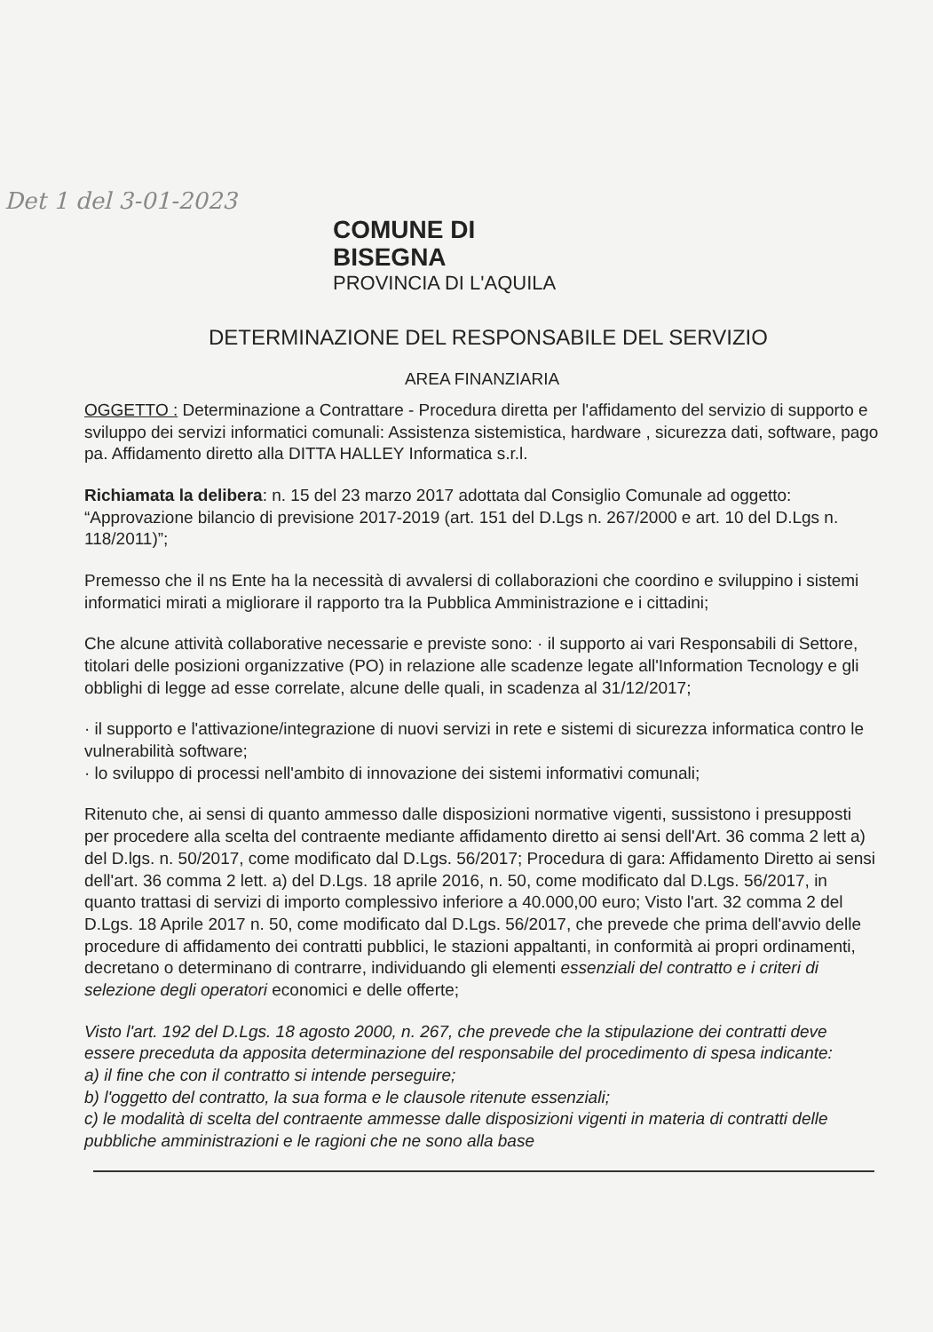Det 1 del 3-01-2023
COMUNE DI
BISEGNA
PROVINCIA DI L'AQUILA
DETERMINAZIONE DEL RESPONSABILE DEL SERVIZIO
AREA FINANZIARIA
OGGETTO : Determinazione a Contrattare - Procedura diretta per l'affidamento del servizio di supporto e sviluppo dei servizi informatici comunali: Assistenza sistemistica, hardware , sicurezza dati, software, pago pa. Affidamento diretto alla DITTA HALLEY Informatica s.r.l.
Richiamata la delibera: n. 15 del 23 marzo 2017 adottata dal Consiglio Comunale ad oggetto: “Approvazione bilancio di previsione 2017-2019 (art. 151 del D.Lgs n. 267/2000 e art. 10 del D.Lgs n. 118/2011)”;
Premesso che il ns Ente ha la necessità di avvalersi di collaborazioni che coordino e sviluppino i sistemi informatici mirati a migliorare il rapporto tra la Pubblica Amministrazione e i cittadini;
Che alcune attività collaborative necessarie e previste sono: · il supporto ai vari Responsabili di Settore, titolari delle posizioni organizzative (PO) in relazione alle scadenze legate all'Information Tecnology e gli obblighi di legge ad esse correlate, alcune delle quali, in scadenza al 31/12/2017;
· il supporto e l'attivazione/integrazione di nuovi servizi in rete e sistemi di sicurezza informatica contro le vulnerabilità software;
· lo sviluppo di processi nell'ambito di innovazione dei sistemi informativi comunali;
Ritenuto che, ai sensi di quanto ammesso dalle disposizioni normative vigenti, sussistono i presupposti per procedere alla scelta del contraente mediante affidamento diretto ai sensi dell'Art. 36 comma 2 lett a) del D.lgs. n. 50/2017, come modificato dal D.Lgs. 56/2017; Procedura di gara: Affidamento Diretto ai sensi dell'art. 36 comma 2 lett. a) del D.Lgs. 18 aprile 2016, n. 50, come modificato dal D.Lgs. 56/2017, in quanto trattasi di servizi di importo complessivo inferiore a 40.000,00 euro; Visto l'art. 32 comma 2 del D.Lgs. 18 Aprile 2017 n. 50, come modificato dal D.Lgs. 56/2017, che prevede che prima dell'avvio delle procedure di affidamento dei contratti pubblici, le stazioni appaltanti, in conformità ai propri ordinamenti, decretano o determinano di contrarre, individuando gli elementi essenziali del contratto e i criteri di selezione degli operatori economici e delle offerte;
Visto l'art. 192 del D.Lgs. 18 agosto 2000, n. 267, che prevede che la stipulazione dei contratti deve essere preceduta da apposita determinazione del responsabile del procedimento di spesa indicante:
a) il fine che con il contratto si intende perseguire;
b) l'oggetto del contratto, la sua forma e le clausole ritenute essenziali;
c) le modalità di scelta del contraente ammesse dalle disposizioni vigenti in materia di contratti delle pubbliche amministrazioni e le ragioni che ne sono alla base